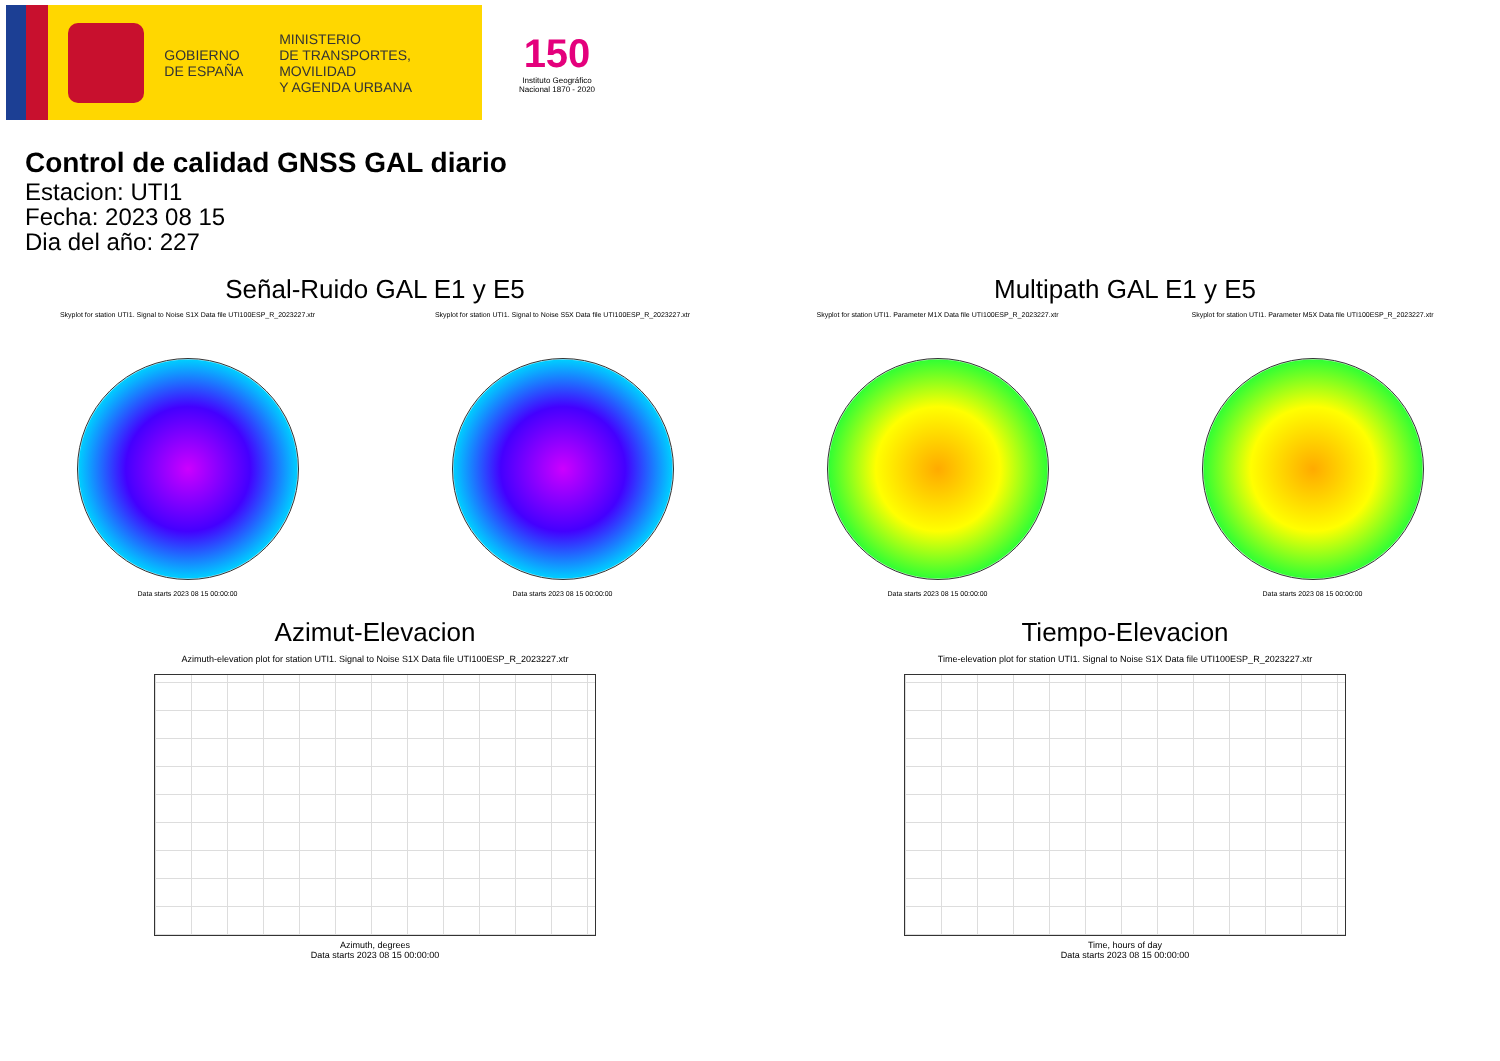GOBIERNO
DE ESPAÑA
MINISTERIO
DE TRANSPORTES, MOVILIDAD
Y AGENDA URBANA
150
Instituto Geográfico
Nacional 1870 - 2020
Control de calidad GNSS GAL diario
Estacion: UTI1
Fecha: 2023 08 15
Dia del año: 227
Señal-Ruido GAL E1 y E5
Skyplot for station UTI1. Signal to Noise S1X Data file UTI100ESP_R_2023227.xtr
Data starts 2023 08 15 00:00:00
Skyplot for station UTI1. Signal to Noise S5X Data file UTI100ESP_R_2023227.xtr
Data starts 2023 08 15 00:00:00
Multipath GAL E1 y E5
Skyplot for station UTI1. Parameter M1X Data file UTI100ESP_R_2023227.xtr
Data starts 2023 08 15 00:00:00
Skyplot for station UTI1. Parameter M5X Data file UTI100ESP_R_2023227.xtr
Data starts 2023 08 15 00:00:00
Azimut-Elevacion
Azimuth-elevation plot for station UTI1. Signal to Noise S1X Data file UTI100ESP_R_2023227.xtr
Azimuth, degrees
Data starts 2023 08 15 00:00:00
Tiempo-Elevacion
Time-elevation plot for station UTI1. Signal to Noise S1X Data file UTI100ESP_R_2023227.xtr
Time, hours of day
Data starts 2023 08 15 00:00:00